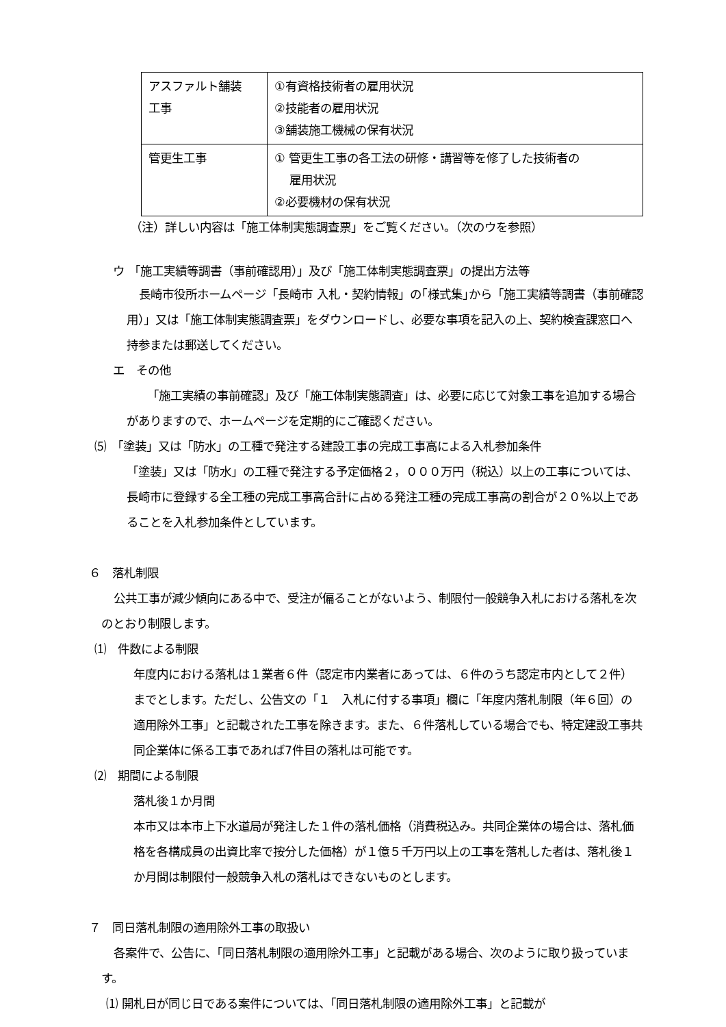| アスファルト舗装 工事 | ①有資格技術者の雇用状況 ②技能者の雇用状況 ③舗装施工機械の保有状況 |
| 管更生工事 | ① 管更生工事の各工法の研修・講習等を修了した技術者の 雇用状況 ②必要機材の保有状況 |
（注）詳しい内容は「施工体制実態調査票」をご覧ください。（次のウを参照）
ウ 「施工実績等調書（事前確認用）」及び「施工体制実態調査票」の提出方法等
長崎市役所ホームページ「長崎市 入札・契約情報」の｢様式集｣から「施工実績等調書（事前確認用）」又は「施工体制実態調査票」をダウンロードし、必要な事項を記入の上、契約検査課窓口へ持参または郵送してください。
エ　その他
「施工実績の事前確認」及び「施工体制実態調査」は、必要に応じて対象工事を追加する場合がありますので、ホームページを定期的にご確認ください。
⑸　「塗装」又は「防水」の工種で発注する建設工事の完成工事高による入札参加条件
「塗装」又は「防水」の工種で発注する予定価格２，０００万円（税込）以上の工事については、長崎市に登録する全工種の完成工事高合計に占める発注工種の完成工事高の割合が２０%以上であることを入札参加条件としています。
６　落札制限
公共工事が減少傾向にある中で、受注が偏ることがないよう、制限付一般競争入札における落札を次のとおり制限します。
⑴　件数による制限
年度内における落札は１業者６件（認定市内業者にあっては、６件のうち認定市内として２件）までとします。ただし、公告文の「１　入札に付する事項」欄に「年度内落札制限（年６回）の適用除外工事」と記載された工事を除きます。また、６件落札している場合でも、特定建設工事共同企業体に係る工事であれば7件目の落札は可能です。
⑵　期間による制限
落札後１か月間
本市又は本市上下水道局が発注した１件の落札価格（消費税込み。共同企業体の場合は、落札価格を各構成員の出資比率で按分した価格）が１億５千万円以上の工事を落札した者は、落札後１か月間は制限付一般競争入札の落札はできないものとします。
７　同日落札制限の適用除外工事の取扱い
各案件で、公告に、「同日落札制限の適用除外工事」と記載がある場合、次のように取り扱っています。
⑴ 開札日が同じ日である案件については、「同日落札制限の適用除外工事」と記載が